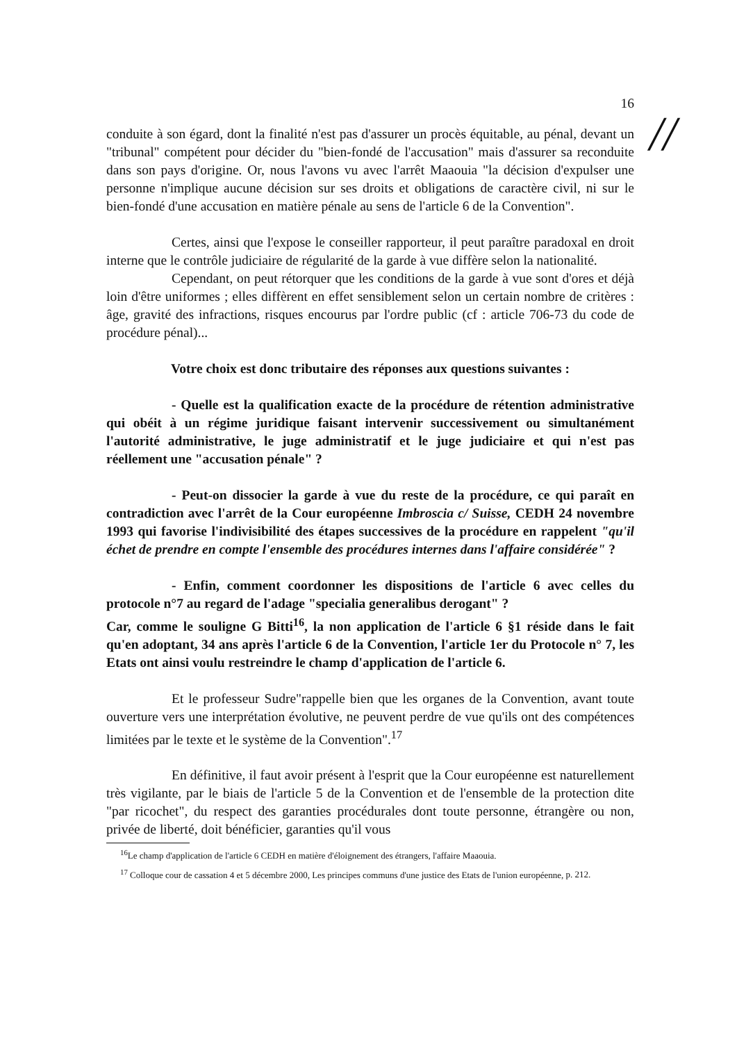//
16
conduite à son égard, dont la finalité n'est pas d'assurer un procès équitable, au pénal, devant un "tribunal" compétent pour décider du "bien-fondé de l'accusation" mais d'assurer sa reconduite dans son pays d'origine. Or, nous l'avons vu avec l'arrêt Maaouia "la décision d'expulser une personne n'implique aucune décision sur ses droits et obligations de caractère civil, ni sur le bien-fondé d'une accusation en matière pénale au sens de l'article 6 de la Convention".
Certes, ainsi que l'expose le conseiller rapporteur, il peut paraître paradoxal en droit interne que le contrôle judiciaire de régularité de la garde à vue diffère selon la nationalité.
Cependant, on peut rétorquer que les conditions de la garde à vue sont d'ores et déjà loin d'être uniformes ; elles diffèrent en effet sensiblement selon un certain nombre de critères : âge, gravité des infractions, risques encourus par l'ordre public (cf : article 706-73 du code de procédure pénal)...
Votre choix est donc tributaire des réponses aux questions suivantes :
- Quelle est la qualification exacte de la procédure de rétention administrative qui obéit à un régime juridique faisant intervenir successivement ou simultanément l'autorité administrative, le juge administratif et le juge judiciaire et qui n'est pas réellement une "accusation pénale" ?
- Peut-on dissocier la garde à vue du reste de la procédure, ce qui paraît en contradiction avec l'arrêt de la Cour européenne Imbroscia c/ Suisse, CEDH 24 novembre 1993 qui favorise l'indivisibilité des étapes successives de la procédure en rappelent "qu'il échet de prendre en compte l'ensemble des procédures internes dans l'affaire considérée" ?
- Enfin, comment coordonner les dispositions de l'article 6 avec celles du protocole n°7 au regard de l'adage "specialia generalibus derogant" ?
Car, comme le souligne G Bitti<sup>16</sup>, la non application de l'article 6 §1 réside dans le fait qu'en adoptant, 34 ans après l'article 6 de la Convention, l'article 1er du Protocole n° 7, les Etats ont ainsi voulu restreindre le champ d'application de l'article 6.
Et le professeur Sudre"rappelle bien que les organes de la Convention, avant toute ouverture vers une interprétation évolutive, ne peuvent perdre de vue qu'ils ont des compétences limitées par le texte et le système de la Convention".<sup>17</sup>
En définitive, il faut avoir présent à l'esprit que la Cour européenne est naturellement très vigilante, par le biais de l'article 5 de la Convention et de l'ensemble de la protection dite "par ricochet", du respect des garanties procédurales dont toute personne, étrangère ou non, privée de liberté, doit bénéficier, garanties qu'il vous
<sup>16</sup> Le champ d'application de l'article 6 CEDH en matière d'éloignement des étrangers, l'affaire Maaouia.
<sup>17</sup> Colloque cour de cassation 4 et 5 décembre 2000, Les principes communs d'une justice des Etats de l'union européenne, p. 212.